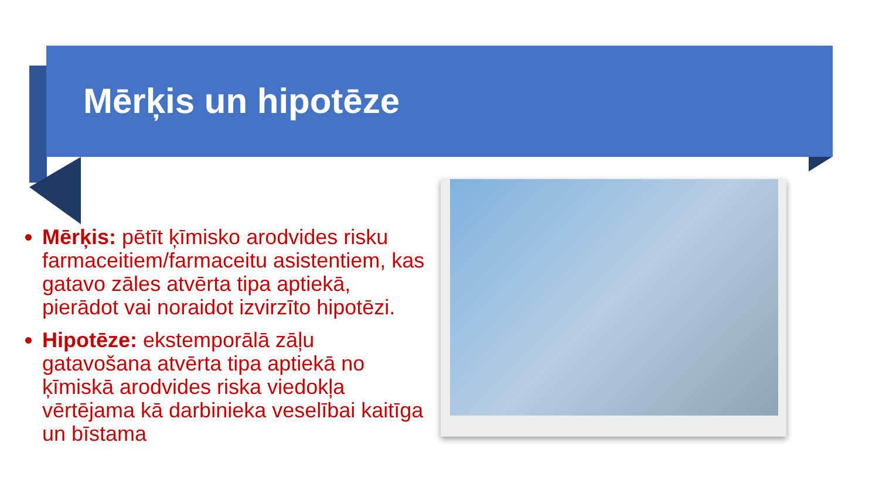Mērķis un hipotēze
Mērķis: pētīt ķīmisko arodvides risku farmaceitiem/farmaceitu asistentiem, kas gatavo zāles atvērta tipa aptiekā, pierādot vai noraidot izvirzīto hipotēzi.
Hipotēze: ekstemporālā zāļu gatavošana atvērta tipa aptiekā no ķīmiskā arodvides riska viedokļa vērtējama kā darbinieka veselībai kaitīga un bīstama